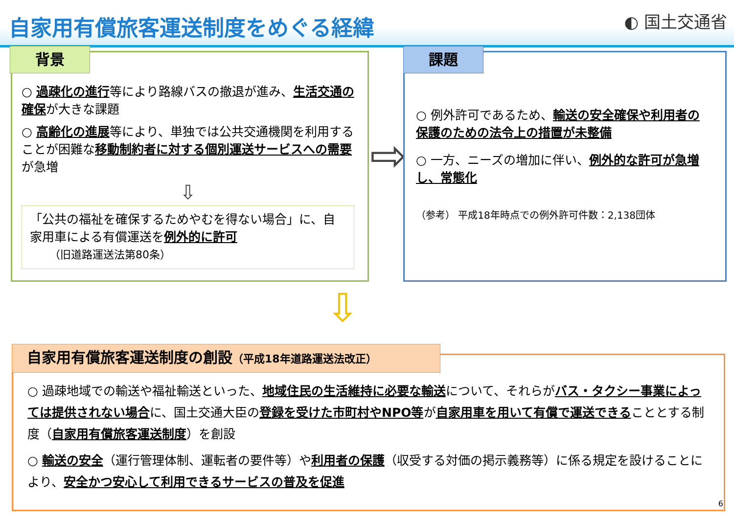自家用有償旅客運送制度をめぐる経緯 ◐ 国土交通省
背景
○ 過疎化の進行等により路線バスの撤退が進み、生活交通の確保が大きな課題
○ 高齢化の進展等により、単独では公共交通機関を利用することが困難な移動制約者に対する個別運送サービスへの需要が急増
⇩
「公共の福祉を確保するためやむを得ない場合」に、自家用車による有償運送を例外的に許可
（旧道路運送法第80条）
⇨
課題
○ 例外許可であるため、輸送の安全確保や利用者の保護のための法令上の措置が未整備
○ 一方、ニーズの増加に伴い、例外的な許可が急増し、常態化
（参考） 平成18年時点での例外許可件数：2,138団体
⇩
自家用有償旅客運送制度の創設（平成18年道路運送法改正）
○ 過疎地域での輸送や福祉輸送といった、地域住民の生活維持に必要な輸送について、それらがバス・タクシー事業によっては提供されない場合に、国土交通大臣の登録を受けた市町村やNPO等が自家用車を用いて有償で運送できることとする制度（自家用有償旅客運送制度）を創設
○ 輸送の安全（運行管理体制、運転者の要件等）や利用者の保護（収受する対価の掲示義務等）に係る規定を設けることにより、安全かつ安心して利用できるサービスの普及を促進
6